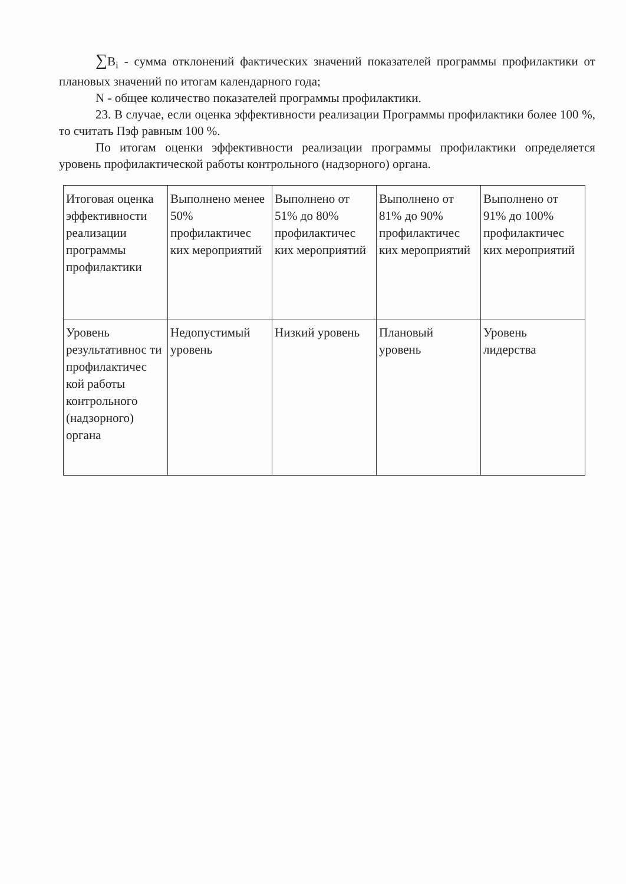∑B<sub>i</sub> - сумма отклонений фактических значений показателей программы профилактики от плановых значений по итогам календарного года;
N - общее количество показателей программы профилактики.
23. В случае, если оценка эффективности реализации Программы профилактики более 100 %, то считать Пэф равным 100 %.
По итогам оценки эффективности реализации программы профилактики определяется уровень профилактической работы контрольного (надзорного) органа.
| Итоговая оценка эффективности реализации программы профилактики | Выполнено менее 50% профилактичес ких мероприятий | Выполнено от 51% до 80% профилактичес ких мероприятий | Выполнено от 81% до 90% профилактичес ких мероприятий | Выполнено от 91% до 100% профилактичес ких мероприятий |
| Уровень результативнос ти профилактичес кой работы контрольного (надзорного) органа | Недопустимый уровень | Низкий уровень | Плановый уровень | Уровень лидерства |